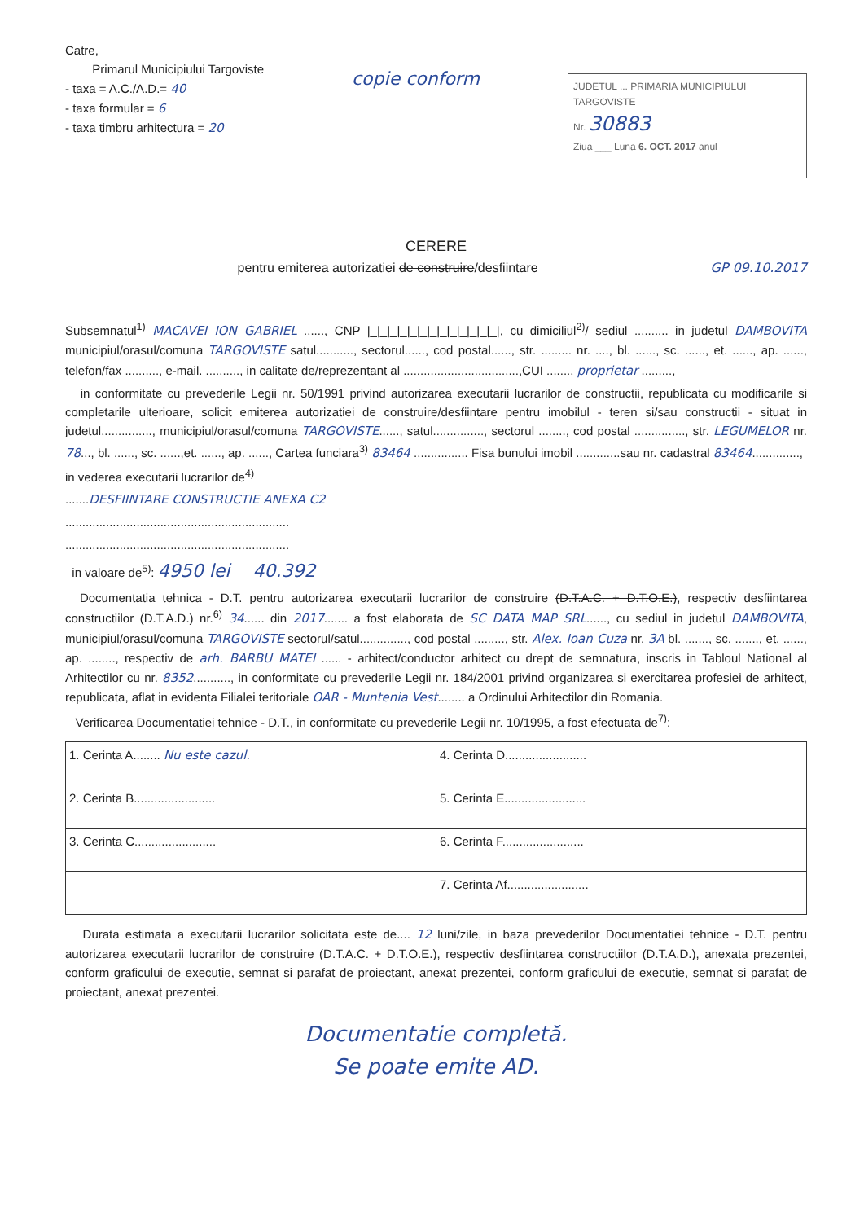Catre,
Primarul Municipiului Targoviste
- taxa = A.C./A.D.= 40
- taxa formular = 6
- taxa timbru arhitectura = 20
copie conform
JUDETUL ... PRIMARIA MUNICIPIULUI TARGOVISTE
Nr. 30883
Ziua ___ Luna 6. OCT. 2017 anul
CERERE
pentru emiterea autorizatiei de construire/desfiintare GP 09.10.2017
Subsemnatul<sup>1)</sup> MACAVEI ION GABRIEL ......, CNP |_|_|_|_|_|_|_|_|_|_|_|_|_|, cu dimiciliul<sup>2)</sup>/ sediul .......... in judetul DAMBOVITA municipiul/orasul/comuna TARGOVISTE satul..........., sectorul......, cod postal......, str. ......... nr. ...., bl. ......, sc. ......, et. ......, ap. ......, telefon/fax .........., e-mail. .........., in calitate de/reprezentant al ..................................,CUI ........ proprietar .........,
in conformitate cu prevederile Legii nr. 50/1991 privind autorizarea executarii lucrarilor de constructii, republicata cu modificarile si completarile ulterioare, solicit emiterea autorizatiei de construire/desfiintare pentru imobilul - teren si/sau constructii - situat in judetul..............., municipiul/orasul/comuna TARGOVISTE......, satul..............., sectorul ........, cod postal ..............., str. LEGUMELOR nr. 78..., bl. ......, sc. ......,et. ......, ap. ......, Cartea funciara<sup>3)</sup> 83464 ................ Fisa bunului imobil .............sau nr. cadastral 83464..............,
in vederea executarii lucrarilor de<sup>4)</sup>
.......DESFIINTARE CONSTRUCTIE ANEXA C2
..................................................................
..................................................................
in valoare de<sup>5)</sup>: 4950 lei 40.392
Documentatia tehnica - D.T. pentru autorizarea executarii lucrarilor de construire (D.T.A.C. + D.T.O.E.), respectiv desfiintarea constructiilor (D.T.A.D.) nr.<sup>6)</sup> 34...... din 2017....... a fost elaborata de SC DATA MAP SRL......, cu sediul in judetul DAMBOVITA, municipiul/orasul/comuna TARGOVISTE sectorul/satul.............., cod postal ........., str. Alex. Ioan Cuza nr. 3A bl. ......., sc. ......., et. ......, ap. ........, respectiv de arh. BARBU MATEI ...... - arhitect/conductor arhitect cu drept de semnatura, inscris in Tabloul National al Arhitectilor cu nr. 8352..........., in conformitate cu prevederile Legii nr. 184/2001 privind organizarea si exercitarea profesiei de arhitect, republicata, aflat in evidenta Filialei teritoriale OAR - Muntenia Vest........ a Ordinului Arhitectilor din Romania.
Verificarea Documentatiei tehnice - D.T., in conformitate cu prevederile Legii nr. 10/1995, a fost efectuata de<sup>7)</sup>:
| 1. Cerinta A........ Nu este cazul. | 4. Cerinta D........................ |
| 2. Cerinta B........................ | 5. Cerinta E........................ |
| 3. Cerinta C........................ | 6. Cerinta F........................ |
| | 7. Cerinta Af........................ |
Durata estimata a executarii lucrarilor solicitata este de.... 12 luni/zile, in baza prevederilor Documentatiei tehnice - D.T. pentru autorizarea executarii lucrarilor de construire (D.T.A.C. + D.T.O.E.), respectiv desfiintarea constructiilor (D.T.A.D.), anexata prezentei, conform graficului de executie, semnat si parafat de proiectant, anexat prezentei, conform graficului de executie, semnat si parafat de proiectant, anexat prezentei.
Documentatie completă.
Se poate emite AD.